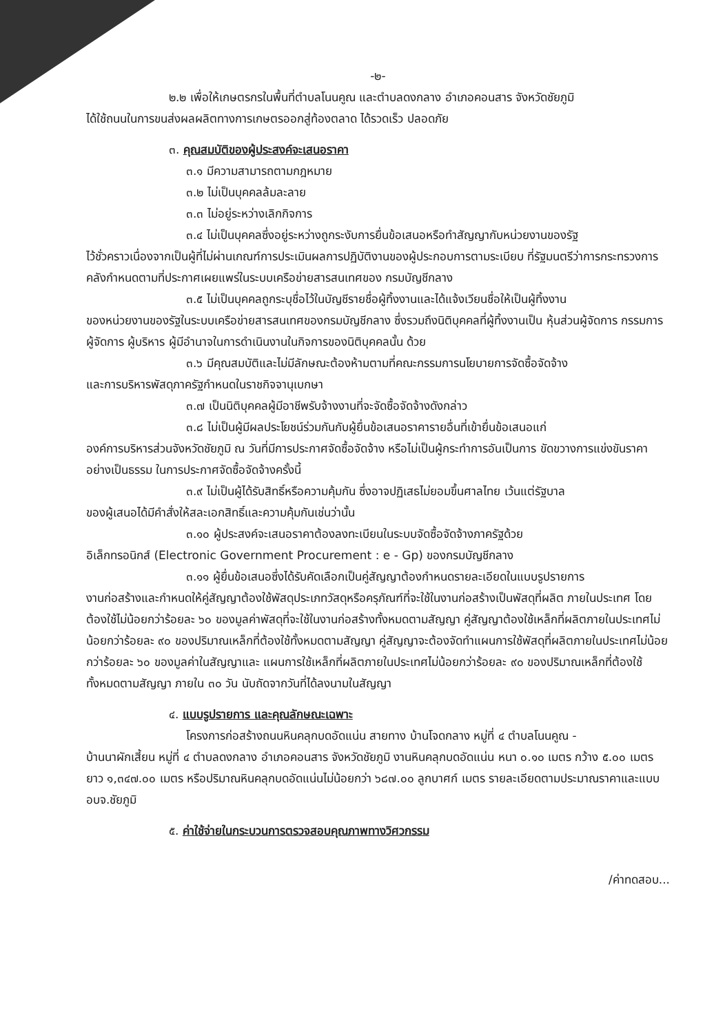-๒-
๒.๒ เพื่อให้เกษตรกรในพื้นที่ตำบลโนนคูณ และตำบลดงกลาง อำเภอคอนสาร จังหวัดชัยภูมิ
ได้ใช้ถนนในการขนส่งผลผลิตทางการเกษตรออกสู่ท้องตลาด ได้รวดเร็ว ปลอดภัย
๓. คุณสมบัติของผู้ประสงค์จะเสนอราคา
๓.๑ มีความสามารถตามกฎหมาย
๓.๒ ไม่เป็นบุคคลล้มละลาย
๓.๓ ไม่อยู่ระหว่างเลิกกิจการ
๓.๔ ไม่เป็นบุคคลซึ่งอยู่ระหว่างถูกระงับการยื่นข้อเสนอหรือทำสัญญากับหน่วยงานของรัฐ
ไว้ชั่วคราวเนื่องจากเป็นผู้ที่ไม่ผ่านเกณฑ์การประเมินผลการปฏิบัติงานของผู้ประกอบการตามระเบียบ ที่รัฐมนตรีว่าการกระทรวงการคลังกำหนดตามที่ประกาศเผยแพร่ในระบบเครือข่ายสารสนเทศของ กรมบัญชีกลาง
๓.๕ ไม่เป็นบุคคลถูกระบุชื่อไว้ในบัญชีรายชื่อผู้ทิ้งงานและได้แจ้งเวียนชื่อให้เป็นผู้ทิ้งงาน
ของหน่วยงานของรัฐในระบบเครือข่ายสารสนเทศของกรมบัญชีกลาง ซึ่งรวมถึงนิติบุคคลที่ผู้ทิ้งงานเป็น หุ้นส่วนผู้จัดการ กรรมการผู้จัดการ ผู้บริหาร ผู้มีอำนาจในการดำเนินงานในกิจการของนิติบุคคลนั้น ด้วย
๓.๖ มีคุณสมบัติและไม่มีลักษณะต้องห้ามตามที่คณะกรรมการนโยบายการจัดซื้อจัดจ้าง
และการบริหารพัสดุภาครัฐกำหนดในราชกิจจานุเบกษา
๓.๗ เป็นนิติบุคคลผู้มีอาชีพรับจ้างงานที่จะจัดซื้อจัดจ้างดังกล่าว
๓.๘ ไม่เป็นผู้มีผลประโยชน์ร่วมกันกับผู้ยื่นข้อเสนอราคารายอื่นที่เข้ายื่นข้อเสนอแก่
องค์การบริหารส่วนจังหวัดชัยภูมิ ณ วันที่มีการประกาศจัดซื้อจัดจ้าง หรือไม่เป็นผู้กระทำการอันเป็นการ ขัดขวางการแข่งขันราคาอย่างเป็นธรรม ในการประกาศจัดซื้อจัดจ้างครั้งนี้
๓.๙ ไม่เป็นผู้ได้รับสิทธิ์หรือความคุ้มกัน ซึ่งอาจปฏิเสธไม่ยอมขึ้นศาลไทย เว้นแต่รัฐบาล
ของผู้เสนอได้มีคำสั่งให้สละเอกสิทธิ์และความคุ้มกันเช่นว่านั้น
๓.๑๐ ผู้ประสงค์จะเสนอราคาต้องลงทะเบียนในระบบจัดซื้อจัดจ้างภาครัฐด้วย
อิเล็กทรอนิกส์ (Electronic Government Procurement : e - Gp) ของกรมบัญชีกลาง
๓.๑๑ ผู้ยื่นข้อเสนอซึ่งได้รับคัดเลือกเป็นคู่สัญญาต้องกำหนดรายละเอียดในแบบรูปรายการ
งานก่อสร้างและกำหนดให้คู่สัญญาต้องใช้พัสดุประเภทวัสดุหรือครุภัณฑ์ที่จะใช้ในงานก่อสร้างเป็นพัสดุที่ผลิต ภายในประเทศ โดยต้องใช้ไม่น้อยกว่าร้อยละ ๖๐ ของมูลค่าพัสดุที่จะใช้ในงานก่อสร้างทั้งหมดตามสัญญา คู่สัญญาต้องใช้เหล็กที่ผลิตภายในประเทศไม่น้อยกว่าร้อยละ ๙๐ ของปริมาณเหล็กที่ต้องใช้ทั้งหมดตามสัญญา คู่สัญญาจะต้องจัดทำแผนการใช้พัสดุที่ผลิตภายในประเทศไม่น้อยกว่าร้อยละ ๖๐ ของมูลค่าในสัญญาและ แผนการใช้เหล็กที่ผลิตภายในประเทศไม่น้อยกว่าร้อยละ ๙๐ ของปริมาณเหล็กที่ต้องใช้ทั้งหมดตามสัญญา ภายใน ๓๐ วัน นับถัดจากวันที่ได้ลงนามในสัญญา
๔. แบบรูปรายการ และคุณลักษณะเฉพาะ
โครงการก่อสร้างถนนหินคลุกบดอัดแน่น สายทาง บ้านโจดกลาง หมู่ที่ ๔ ตำบลโนนคูณ -
บ้านนาผักเสี้ยน หมู่ที่ ๔ ตำบลดงกลาง อำเภอคอนสาร จังหวัดชัยภูมิ งานหินคลุกบดอัดแน่น หนา ๐.๑๐ เมตร กว้าง ๕.๐๐ เมตร ยาว ๑,๓๔๗.๐๐ เมตร หรือปริมาณหินคลุกบดอัดแน่นไม่น้อยกว่า ๖๘๗.๐๐ ลูกบาศก์ เมตร รายละเอียดตามประมาณราคาและแบบ อบจ.ชัยภูมิ
๕. ค่าใช้จ่ายในกระบวนการตรวจสอบคุณภาพทางวิศวกรรม
/ค่าทดสอบ...